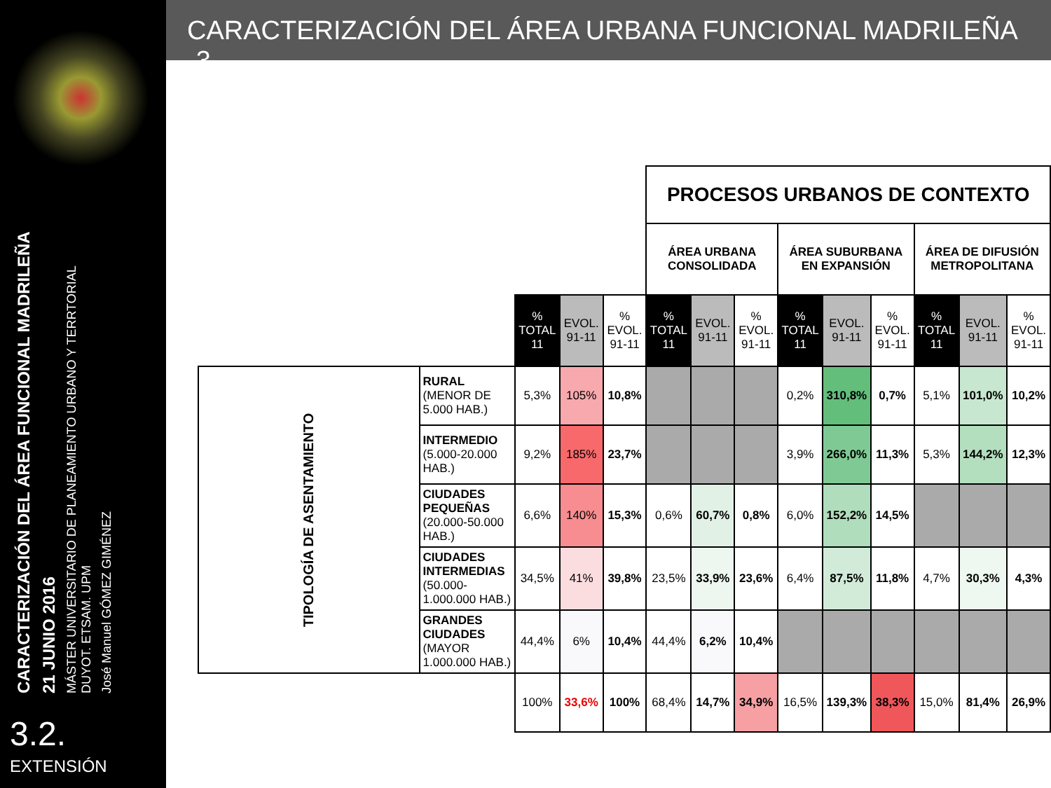CARACTERIZACIÓN DEL ÁREA FUNCIONAL MADRILEÑA
21 JUNIO 2016
MÁSTER UNIVERSITARIO DE PLANEAMIENTO URBANO Y TERRTORIAL
DUYOT. ETSAM. UPM
José Manuel GÓMEZ GIMÉNEZ
3.2.
EXTENSIÓN
CARACTERIZACIÓN DEL ÁREA URBANA FUNCIONAL MADRILEÑA -3-
| | | | | | PROCESOS URBANOS DE CONTEXTO | | | | | | | | |
| | | | | | ÁREA URBANA CONSOLIDADA | | | ÁREA SUBURBANA EN EXPANSIÓN | | | ÁREA DE DIFUSIÓN METROPOLITANA | | |
| | | % TOTAL 11 | EVOL. 91-11 | % EVOL. 91-11 | % TOTAL 11 | EVOL. 91-11 | % EVOL. 91-11 | % TOTAL 11 | EVOL. 91-11 | % EVOL. 91-11 | % TOTAL 11 | EVOL. 91-11 | % EVOL. 91-11 |
| TIPOLOGÍA DE ASENTAMIENTO | RURAL (MENOR DE 5.000 HAB.) | 5,3% | 105% | 10,8% | | | | 0,2% | 310,8% | 0,7% | 5,1% | 101,0% | 10,2% |
| | INTERMEDIO (5.000-20.000 HAB.) | 9,2% | 185% | 23,7% | | | | 3,9% | 266,0% | 11,3% | 5,3% | 144,2% | 12,3% |
| | CIUDADES PEQUEÑAS (20.000-50.000 HAB.) | 6,6% | 140% | 15,3% | 0,6% | 60,7% | 0,8% | 6,0% | 152,2% | 14,5% | | | |
| | CIUDADES INTERMEDIAS (50.000-1.000.000 HAB.) | 34,5% | 41% | 39,8% | 23,5% | 33,9% | 23,6% | 6,4% | 87,5% | 11,8% | 4,7% | 30,3% | 4,3% |
| | GRANDES CIUDADES (MAYOR 1.000.000 HAB.) | 44,4% | 6% | 10,4% | 44,4% | 6,2% | 10,4% | | | | | | |
| | | 100% | 33,6% | 100% | 68,4% | 14,7% | 34,9% | 16,5% | 139,3% | 38,3% | 15,0% | 81,4% | 26,9% |